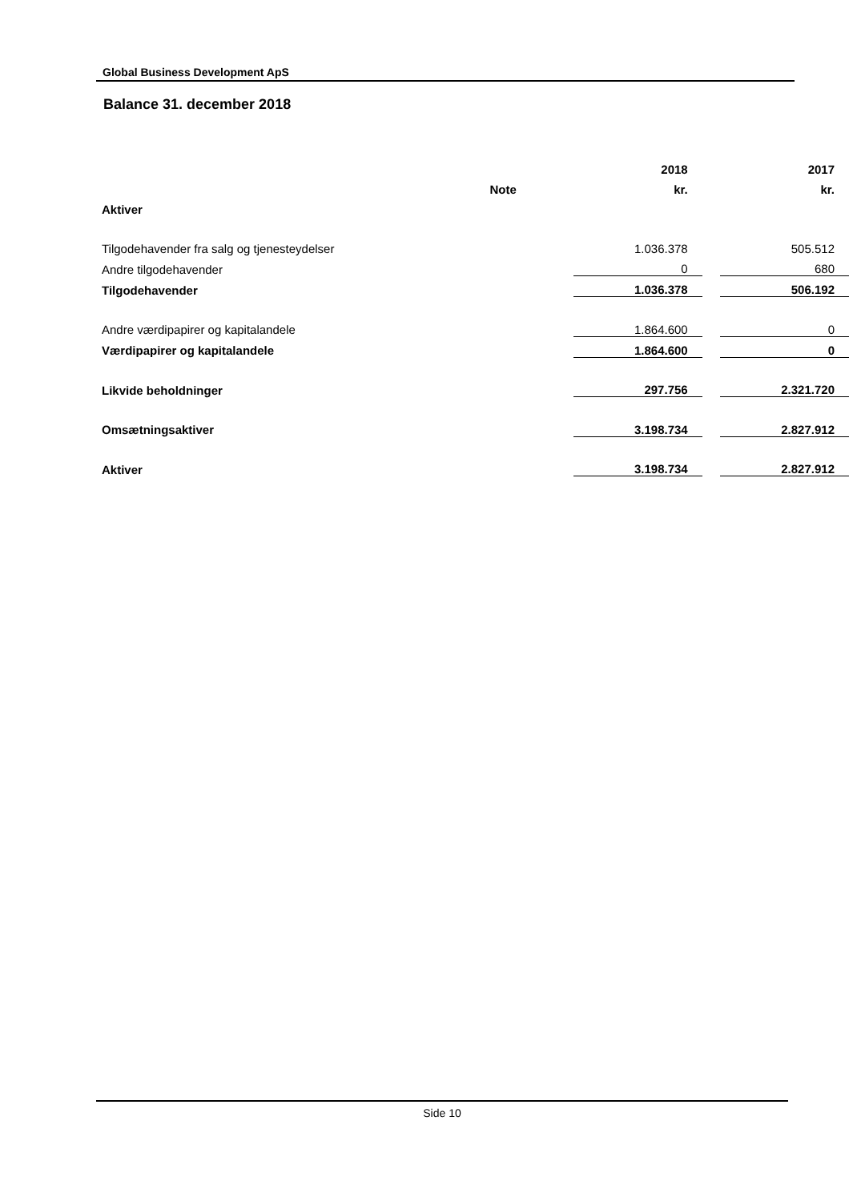Global Business Development ApS
Balance 31. december 2018
| | | 2018 | | 2017 |
| --- | --- | --- | --- | --- |
| | Note | kr. | | kr. |
| Aktiver | | | | |
| Tilgodehavender fra salg og tjenesteydelser | | 1.036.378 | | 505.512 |
| Andre tilgodehavender | | 0 | | 680 |
| Tilgodehavender | | 1.036.378 | | 506.192 |
| Andre værdipapirer og kapitalandele | | 1.864.600 | | 0 |
| Værdipapirer og kapitalandele | | 1.864.600 | | 0 |
| Likvide beholdninger | | 297.756 | | 2.321.720 |
| Omsætningsaktiver | | 3.198.734 | | 2.827.912 |
| Aktiver | | 3.198.734 | | 2.827.912 |
Side 10